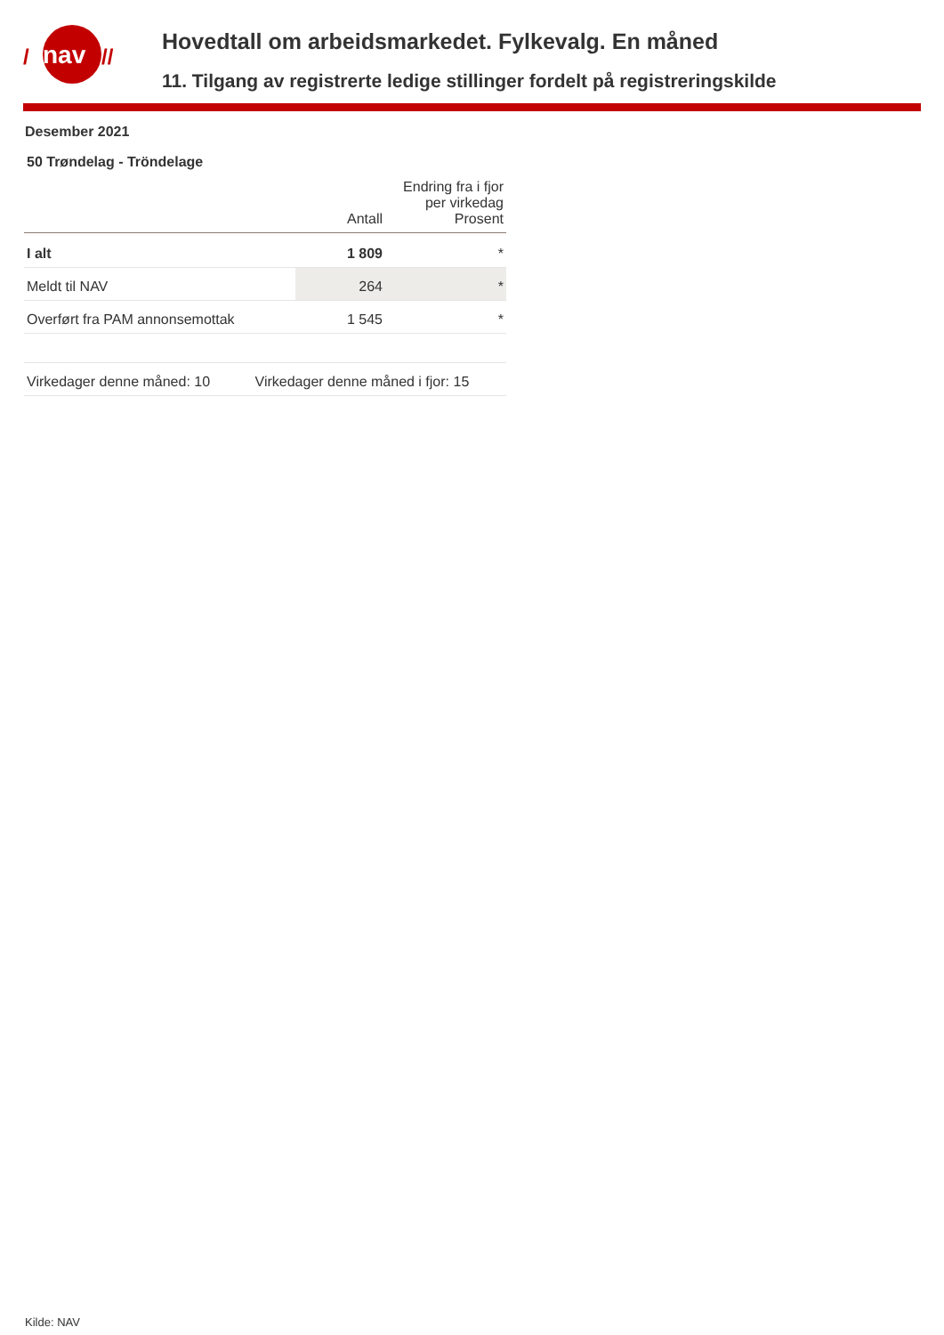nav
/
//
Hovedtall om arbeidsmarkedet. Fylkevalg. En måned
11. Tilgang av registrerte ledige stillinger fordelt på registreringskilde
Desember 2021
50 Trøndelag - Tröndelage
| | Antall | Endring fra i fjor per virkedag Prosent |
| --- | --- | --- |
| I alt | 1 809 | * |
| Meldt til NAV | 264 | * |
| Overført fra PAM annonsemottak | 1 545 | * |
| Virkedager denne måned: 10 Virkedager denne måned i fjor: 15 | | |
Kilde: NAV